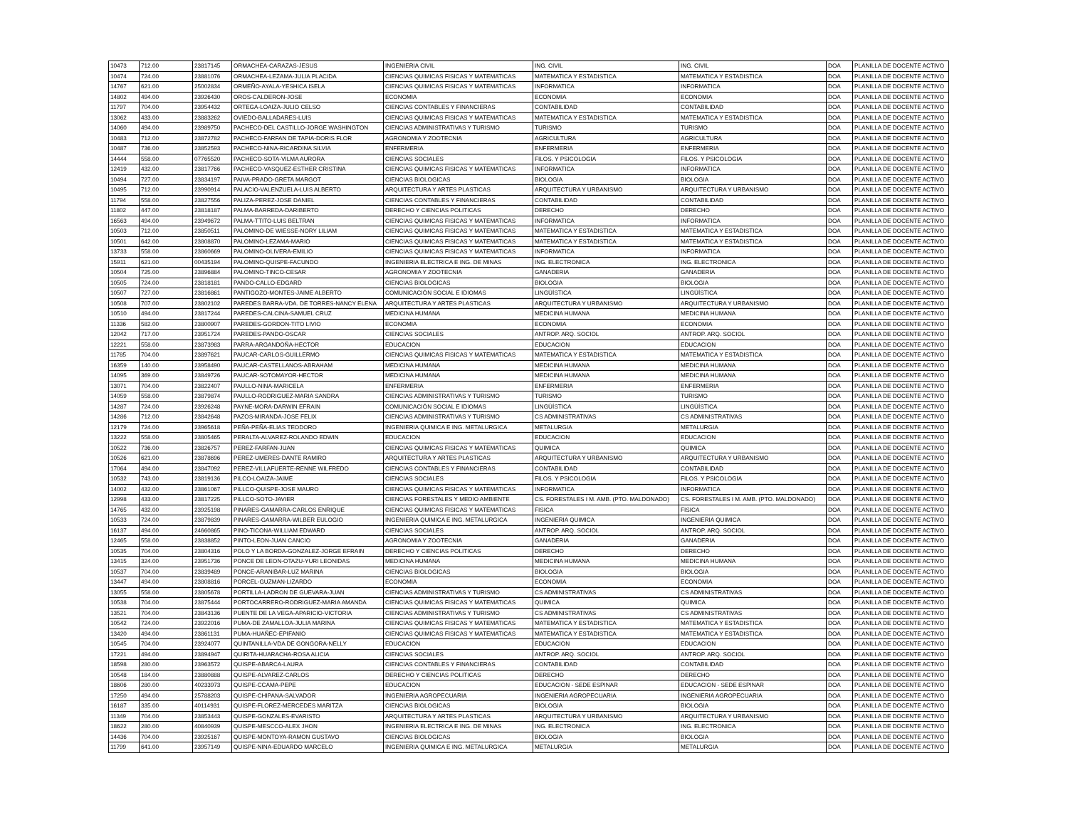| 10473 | 712.00 | 23817145 | ORMACHEA-CARAZAS-JESUS | INGENIERIA CIVIL | ING. CIVIL | ING. CIVIL | DOA | PLANILLA DE DOCENTE ACTIVO |
| 10474 | 724.00 | 23881076 | ORMACHEA-LEZAMA-JULIA PLACIDA | CIENCIAS QUIMICAS FISICAS Y MATEMATICAS | MATEMATICA Y ESTADISTICA | MATEMATICA Y ESTADISTICA | DOA | PLANILLA DE DOCENTE ACTIVO |
| 14767 | 621.00 | 25002834 | ORMEÑO-AYALA-YESHICA ISELA | CIENCIAS QUIMICAS FISICAS Y MATEMATICAS | INFORMATICA | INFORMATICA | DOA | PLANILLA DE DOCENTE ACTIVO |
| 14802 | 494.00 | 23926430 | OROS-CALDERON-JOSE | ECONOMIA | ECONOMIA | ECONOMIA | DOA | PLANILLA DE DOCENTE ACTIVO |
| 11797 | 704.00 | 23954432 | ORTEGA-LOAIZA-JULIO CELSO | CIENCIAS CONTABLES Y FINANCIERAS | CONTABILIDAD | CONTABILIDAD | DOA | PLANILLA DE DOCENTE ACTIVO |
| 13062 | 433.00 | 23883262 | OVIEDO-BALLADARES-LUIS | CIENCIAS QUIMICAS FISICAS Y MATEMATICAS | MATEMATICA Y ESTADISTICA | MATEMATICA Y ESTADISTICA | DOA | PLANILLA DE DOCENTE ACTIVO |
| 14060 | 494.00 | 23989750 | PACHECO-DEL CASTILLO-JORGE WASHINGTON | CIENCIAS ADMINISTRATIVAS Y TURISMO | TURISMO | TURISMO | DOA | PLANILLA DE DOCENTE ACTIVO |
| 10483 | 712.00 | 23872782 | PACHECO-FARFAN DE TAPIA-DORIS FLOR | AGRONOMIA Y ZOOTECNIA | AGRICULTURA | AGRICULTURA | DOA | PLANILLA DE DOCENTE ACTIVO |
| 10487 | 736.00 | 23852593 | PACHECO-NINA-RICARDINA SILVIA | ENFERMERIA | ENFERMERIA | ENFERMERIA | DOA | PLANILLA DE DOCENTE ACTIVO |
| 14444 | 558.00 | 07765520 | PACHECO-SOTA-VILMA AURORA | CIENCIAS SOCIALES | FILOS. Y PSICOLOGIA | FILOS. Y PSICOLOGIA | DOA | PLANILLA DE DOCENTE ACTIVO |
| 12419 | 432.00 | 23817766 | PACHECO-VASQUEZ-ESTHER CRISTINA | CIENCIAS QUIMICAS FISICAS Y MATEMATICAS | INFORMATICA | INFORMATICA | DOA | PLANILLA DE DOCENTE ACTIVO |
| 10494 | 727.00 | 23834197 | PAIVA-PRADO-GRETA MARGOT | CIENCIAS BIOLOGICAS | BIOLOGIA | BIOLOGIA | DOA | PLANILLA DE DOCENTE ACTIVO |
| 10495 | 712.00 | 23990914 | PALACIO-VALENZUELA-LUIS ALBERTO | ARQUITECTURA Y ARTES PLASTICAS | ARQUITECTURA Y URBANISMO | ARQUITECTURA Y URBANISMO | DOA | PLANILLA DE DOCENTE ACTIVO |
| 11794 | 558.00 | 23827556 | PALIZA-PEREZ-JOSE DANIEL | CIENCIAS CONTABLES Y FINANCIERAS | CONTABILIDAD | CONTABILIDAD | DOA | PLANILLA DE DOCENTE ACTIVO |
| 11802 | 447.00 | 23818187 | PALMA-BARREDA-DARIBERTO | DERECHO Y CIENCIAS POLITICAS | DERECHO | DERECHO | DOA | PLANILLA DE DOCENTE ACTIVO |
| 16563 | 494.00 | 23949672 | PALMA-TTITO-LUIS BELTRAN | CIENCIAS QUIMICAS FISICAS Y MATEMATICAS | INFORMATICA | INFORMATICA | DOA | PLANILLA DE DOCENTE ACTIVO |
| 10503 | 712.00 | 23850511 | PALOMINO-DE WIESSE-NORY LILIAM | CIENCIAS QUIMICAS FISICAS Y MATEMATICAS | MATEMATICA Y ESTADISTICA | MATEMATICA Y ESTADISTICA | DOA | PLANILLA DE DOCENTE ACTIVO |
| 10501 | 642.00 | 23808870 | PALOMINO-LEZAMA-MARIO | CIENCIAS QUIMICAS FISICAS Y MATEMATICAS | MATEMATICA Y ESTADISTICA | MATEMATICA Y ESTADISTICA | DOA | PLANILLA DE DOCENTE ACTIVO |
| 13733 | 558.00 | 23860669 | PALOMINO-OLIVERA-EMILIO | CIENCIAS QUIMICAS FISICAS Y MATEMATICAS | INFORMATICA | INFORMATICA | DOA | PLANILLA DE DOCENTE ACTIVO |
| 15911 | 621.00 | 00435194 | PALOMINO-QUISPE-FACUNDO | INGENIERIA ELECTRICA E ING. DE MINAS | ING. ELECTRONICA | ING. ELECTRONICA | DOA | PLANILLA DE DOCENTE ACTIVO |
| 10504 | 725.00 | 23896884 | PALOMINO-TINCO-CESAR | AGRONOMIA Y ZOOTECNIA | GANADERIA | GANADERIA | DOA | PLANILLA DE DOCENTE ACTIVO |
| 10505 | 724.00 | 23818181 | PANDO-CALLO-EDGARD | CIENCIAS BIOLOGICAS | BIOLOGIA | BIOLOGIA | DOA | PLANILLA DE DOCENTE ACTIVO |
| 10507 | 727.00 | 23816861 | PANTIGOZO-MONTES-JAIME ALBERTO | COMUNICACIÓN SOCIAL E IDIOMAS | LINGÜÍSTICA | LINGÜÍSTICA | DOA | PLANILLA DE DOCENTE ACTIVO |
| 10508 | 707.00 | 23802102 | PAREDES BARRA-VDA. DE TORRES-NANCY ELENA | ARQUITECTURA Y ARTES PLASTICAS | ARQUITECTURA Y URBANISMO | ARQUITECTURA Y URBANISMO | DOA | PLANILLA DE DOCENTE ACTIVO |
| 10510 | 494.00 | 23817244 | PAREDES-CALCINA-SAMUEL CRUZ | MEDICINA HUMANA | MEDICINA HUMANA | MEDICINA HUMANA | DOA | PLANILLA DE DOCENTE ACTIVO |
| 11336 | 582.00 | 23800907 | PAREDES-GORDON-TITO LIVIO | ECONOMIA | ECONOMIA | ECONOMIA | DOA | PLANILLA DE DOCENTE ACTIVO |
| 12042 | 717.00 | 23951724 | PAREDES-PANDO-OSCAR | CIENCIAS SOCIALES | ANTROP. ARQ. SOCIOL | ANTROP. ARQ. SOCIOL | DOA | PLANILLA DE DOCENTE ACTIVO |
| 12221 | 558.00 | 23873983 | PARRA-ARGANDOÑA-HECTOR | EDUCACION | EDUCACION | EDUCACION | DOA | PLANILLA DE DOCENTE ACTIVO |
| 11785 | 704.00 | 23897621 | PAUCAR-CARLOS-GUILLERMO | CIENCIAS QUIMICAS FISICAS Y MATEMATICAS | MATEMATICA Y ESTADISTICA | MATEMATICA Y ESTADISTICA | DOA | PLANILLA DE DOCENTE ACTIVO |
| 16359 | 140.00 | 23958490 | PAUCAR-CASTELLANOS-ABRAHAM | MEDICINA HUMANA | MEDICINA HUMANA | MEDICINA HUMANA | DOA | PLANILLA DE DOCENTE ACTIVO |
| 14095 | 369.00 | 23849726 | PAUCAR-SOTOMAYOR-HECTOR | MEDICINA HUMANA | MEDICINA HUMANA | MEDICINA HUMANA | DOA | PLANILLA DE DOCENTE ACTIVO |
| 13071 | 704.00 | 23822407 | PAULLO-NINA-MARICELA | ENFERMERIA | ENFERMERIA | ENFERMERIA | DOA | PLANILLA DE DOCENTE ACTIVO |
| 14059 | 558.00 | 23879874 | PAULLO-RODRIGUEZ-MARIA SANDRA | CIENCIAS ADMINISTRATIVAS Y TURISMO | TURISMO | TURISMO | DOA | PLANILLA DE DOCENTE ACTIVO |
| 14287 | 724.00 | 23926248 | PAYNE-MORA-DARWIN EFRAIN | COMUNICACIÓN SOCIAL E IDIOMAS | LINGÜÍSTICA | LINGÜÍSTICA | DOA | PLANILLA DE DOCENTE ACTIVO |
| 14286 | 712.00 | 23842648 | PAZOS-MIRANDA-JOSE FELIX | CIENCIAS ADMINISTRATIVAS Y TURISMO | CS ADMINISTRATIVAS | CS ADMINISTRATIVAS | DOA | PLANILLA DE DOCENTE ACTIVO |
| 12179 | 724.00 | 23965618 | PEÑA-PEÑA-ELIAS TEODORO | INGENIERIA QUIMICA E ING. METALURGICA | METALURGIA | METALURGIA | DOA | PLANILLA DE DOCENTE ACTIVO |
| 13222 | 558.00 | 23805465 | PERALTA-ALVAREZ-ROLANDO EDWIN | EDUCACION | EDUCACION | EDUCACION | DOA | PLANILLA DE DOCENTE ACTIVO |
| 10522 | 736.00 | 23826757 | PEREZ-FARFAN-JUAN | CIENCIAS QUIMICAS FISICAS Y MATEMATICAS | QUIMICA | QUIMICA | DOA | PLANILLA DE DOCENTE ACTIVO |
| 10526 | 621.00 | 23878696 | PEREZ-UMERES-DANTE RAMIRO | ARQUITECTURA Y ARTES PLASTICAS | ARQUITECTURA Y URBANISMO | ARQUITECTURA Y URBANISMO | DOA | PLANILLA DE DOCENTE ACTIVO |
| 17064 | 494.00 | 23847092 | PEREZ-VILLAFUERTE-RENNE WILFREDO | CIENCIAS CONTABLES Y FINANCIERAS | CONTABILIDAD | CONTABILIDAD | DOA | PLANILLA DE DOCENTE ACTIVO |
| 10532 | 743.00 | 23819136 | PILCO-LOAIZA-JAIME | CIENCIAS SOCIALES | FILOS. Y PSICOLOGIA | FILOS. Y PSICOLOGIA | DOA | PLANILLA DE DOCENTE ACTIVO |
| 14002 | 432.00 | 23861067 | PILLCO-QUISPE-JOSE MAURO | CIENCIAS QUIMICAS FISICAS Y MATEMATICAS | INFORMATICA | INFORMATICA | DOA | PLANILLA DE DOCENTE ACTIVO |
| 12998 | 433.00 | 23817225 | PILLCO-SOTO-JAVIER | CIENCIAS FORESTALES Y MEDIO AMBIENTE | CS. FORESTALES I M. AMB. (PTO. MALDONADO) | CS. FORESTALES I M. AMB. (PTO. MALDONADO) | DOA | PLANILLA DE DOCENTE ACTIVO |
| 14765 | 432.00 | 23925198 | PINARES-GAMARRA-CARLOS ENRIQUE | CIENCIAS QUIMICAS FISICAS Y MATEMATICAS | FISICA | FISICA | DOA | PLANILLA DE DOCENTE ACTIVO |
| 10533 | 724.00 | 23879839 | PINARES-GAMARRA-WILBER EULOGIO | INGENIERIA QUIMICA E ING. METALURGICA | INGENIERIA QUIMICA | INGENIERIA QUIMICA | DOA | PLANILLA DE DOCENTE ACTIVO |
| 16137 | 494.00 | 24660865 | PINO-TICONA-WILLIAM EDWARD | CIENCIAS SOCIALES | ANTROP. ARQ. SOCIOL | ANTROP. ARQ. SOCIOL | DOA | PLANILLA DE DOCENTE ACTIVO |
| 12465 | 558.00 | 23838852 | PINTO-LEON-JUAN CANCIO | AGRONOMIA Y ZOOTECNIA | GANADERIA | GANADERIA | DOA | PLANILLA DE DOCENTE ACTIVO |
| 10535 | 704.00 | 23804316 | POLO Y LA BORDA-GONZALEZ-JORGE EFRAIN | DERECHO Y CIENCIAS POLITICAS | DERECHO | DERECHO | DOA | PLANILLA DE DOCENTE ACTIVO |
| 13415 | 324.00 | 23951736 | PONCE DE LEON-OTAZU-YURI LEONIDAS | MEDICINA HUMANA | MEDICINA HUMANA | MEDICINA HUMANA | DOA | PLANILLA DE DOCENTE ACTIVO |
| 10537 | 704.00 | 23839489 | PONCE-ARANIBAR-LUZ MARINA | CIENCIAS BIOLOGICAS | BIOLOGIA | BIOLOGIA | DOA | PLANILLA DE DOCENTE ACTIVO |
| 13447 | 494.00 | 23808816 | PORCEL-GUZMAN-LIZARDO | ECONOMIA | ECONOMIA | ECONOMIA | DOA | PLANILLA DE DOCENTE ACTIVO |
| 13055 | 558.00 | 23805678 | PORTILLA-LADRON DE GUEVARA-JUAN | CIENCIAS ADMINISTRATIVAS Y TURISMO | CS ADMINISTRATIVAS | CS ADMINISTRATIVAS | DOA | PLANILLA DE DOCENTE ACTIVO |
| 10538 | 704.00 | 23875444 | PORTOCARRERO-RODRIGUEZ-MARIA AMANDA | CIENCIAS QUIMICAS FISICAS Y MATEMATICAS | QUIMICA | QUIMICA | DOA | PLANILLA DE DOCENTE ACTIVO |
| 13521 | 704.00 | 23843136 | PUENTE DE LA VEGA-APARICIO-VICTORIA | CIENCIAS ADMINISTRATIVAS Y TURISMO | CS ADMINISTRATIVAS | CS ADMINISTRATIVAS | DOA | PLANILLA DE DOCENTE ACTIVO |
| 10542 | 724.00 | 23922016 | PUMA-DE ZAMALLOA-JULIA MARINA | CIENCIAS QUIMICAS FISICAS Y MATEMATICAS | MATEMATICA Y ESTADISTICA | MATEMATICA Y ESTADISTICA | DOA | PLANILLA DE DOCENTE ACTIVO |
| 13420 | 494.00 | 23861131 | PUMA-HUAÑEC-EPIFANIO | CIENCIAS QUIMICAS FISICAS Y MATEMATICAS | MATEMATICA Y ESTADISTICA | MATEMATICA Y ESTADISTICA | DOA | PLANILLA DE DOCENTE ACTIVO |
| 10545 | 704.00 | 23924077 | QUINTANILLA-VDA DE GONGORA-NELLY | EDUCACION | EDUCACION | EDUCACION | DOA | PLANILLA DE DOCENTE ACTIVO |
| 17221 | 494.00 | 23894947 | QUIRITA-HUARACHA-ROSA ALICIA | CIENCIAS SOCIALES | ANTROP. ARQ. SOCIOL | ANTROP. ARQ. SOCIOL | DOA | PLANILLA DE DOCENTE ACTIVO |
| 18598 | 280.00 | 23963572 | QUISPE-ABARCA-LAURA | CIENCIAS CONTABLES Y FINANCIERAS | CONTABILIDAD | CONTABILIDAD | DOA | PLANILLA DE DOCENTE ACTIVO |
| 10548 | 184.00 | 23880888 | QUISPE-ALVAREZ-CARLOS | DERECHO Y CIENCIAS POLITICAS | DERECHO | DERECHO | DOA | PLANILLA DE DOCENTE ACTIVO |
| 18606 | 280.00 | 40233973 | QUISPE-CCAMA-PEPE | EDUCACION | EDUCACION - SEDE ESPINAR | EDUCACION - SEDE ESPINAR | DOA | PLANILLA DE DOCENTE ACTIVO |
| 17250 | 494.00 | 25788203 | QUISPE-CHIPANA-SALVADOR | INGENIERIA AGROPECUARIA | INGENIERIA AGROPECUARIA | INGENIERIA AGROPECUARIA | DOA | PLANILLA DE DOCENTE ACTIVO |
| 16187 | 335.00 | 40114931 | QUISPE-FLOREZ-MERCEDES MARITZA | CIENCIAS BIOLOGICAS | BIOLOGIA | BIOLOGIA | DOA | PLANILLA DE DOCENTE ACTIVO |
| 11349 | 704.00 | 23853443 | QUISPE-GONZALES-EVARISTO | ARQUITECTURA Y ARTES PLASTICAS | ARQUITECTURA Y URBANISMO | ARQUITECTURA Y URBANISMO | DOA | PLANILLA DE DOCENTE ACTIVO |
| 18622 | 280.00 | 40840939 | QUISPE-MESCCO-ALEX JHON | INGENIERIA ELECTRICA E ING. DE MINAS | ING. ELECTRONICA | ING. ELECTRONICA | DOA | PLANILLA DE DOCENTE ACTIVO |
| 14436 | 704.00 | 23925167 | QUISPE-MONTOYA-RAMON GUSTAVO | CIENCIAS BIOLOGICAS | BIOLOGIA | BIOLOGIA | DOA | PLANILLA DE DOCENTE ACTIVO |
| 11799 | 641.00 | 23957149 | QUISPE-NINA-EDUARDO MARCELO | INGENIERIA QUIMICA E ING. METALURGICA | METALURGIA | METALURGIA | DOA | PLANILLA DE DOCENTE ACTIVO |